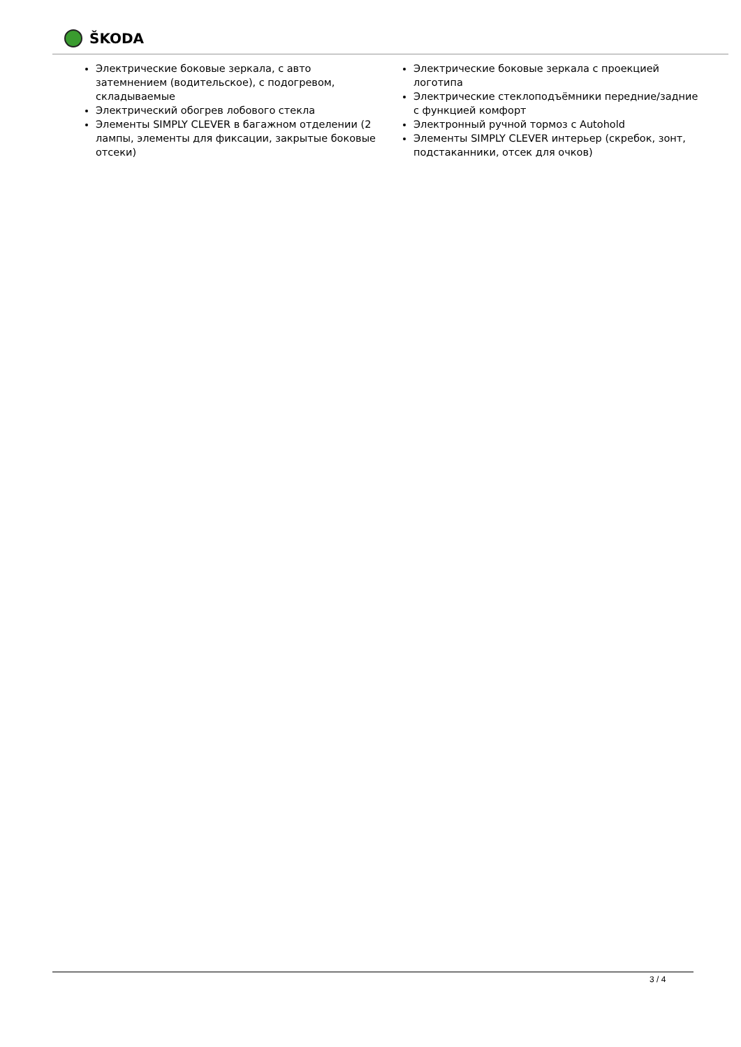ŠKODA
Электрические боковые зеркала, с авто затемнением (водительское), с подогревом, складываемые
Электрический обогрев лобового стекла
Элементы SIMPLY CLEVER в багажном отделении (2 лампы, элементы для фиксации, закрытые боковые отсеки)
Электрические боковые зеркала с проекцией логотипа
Электрические стеклоподъёмники передние/задние с функцией комфорт
Электронный ручной тормоз с Autohold
Элементы SIMPLY CLEVER интерьер (скребок, зонт, подстаканники, отсек для очков)
3 / 4